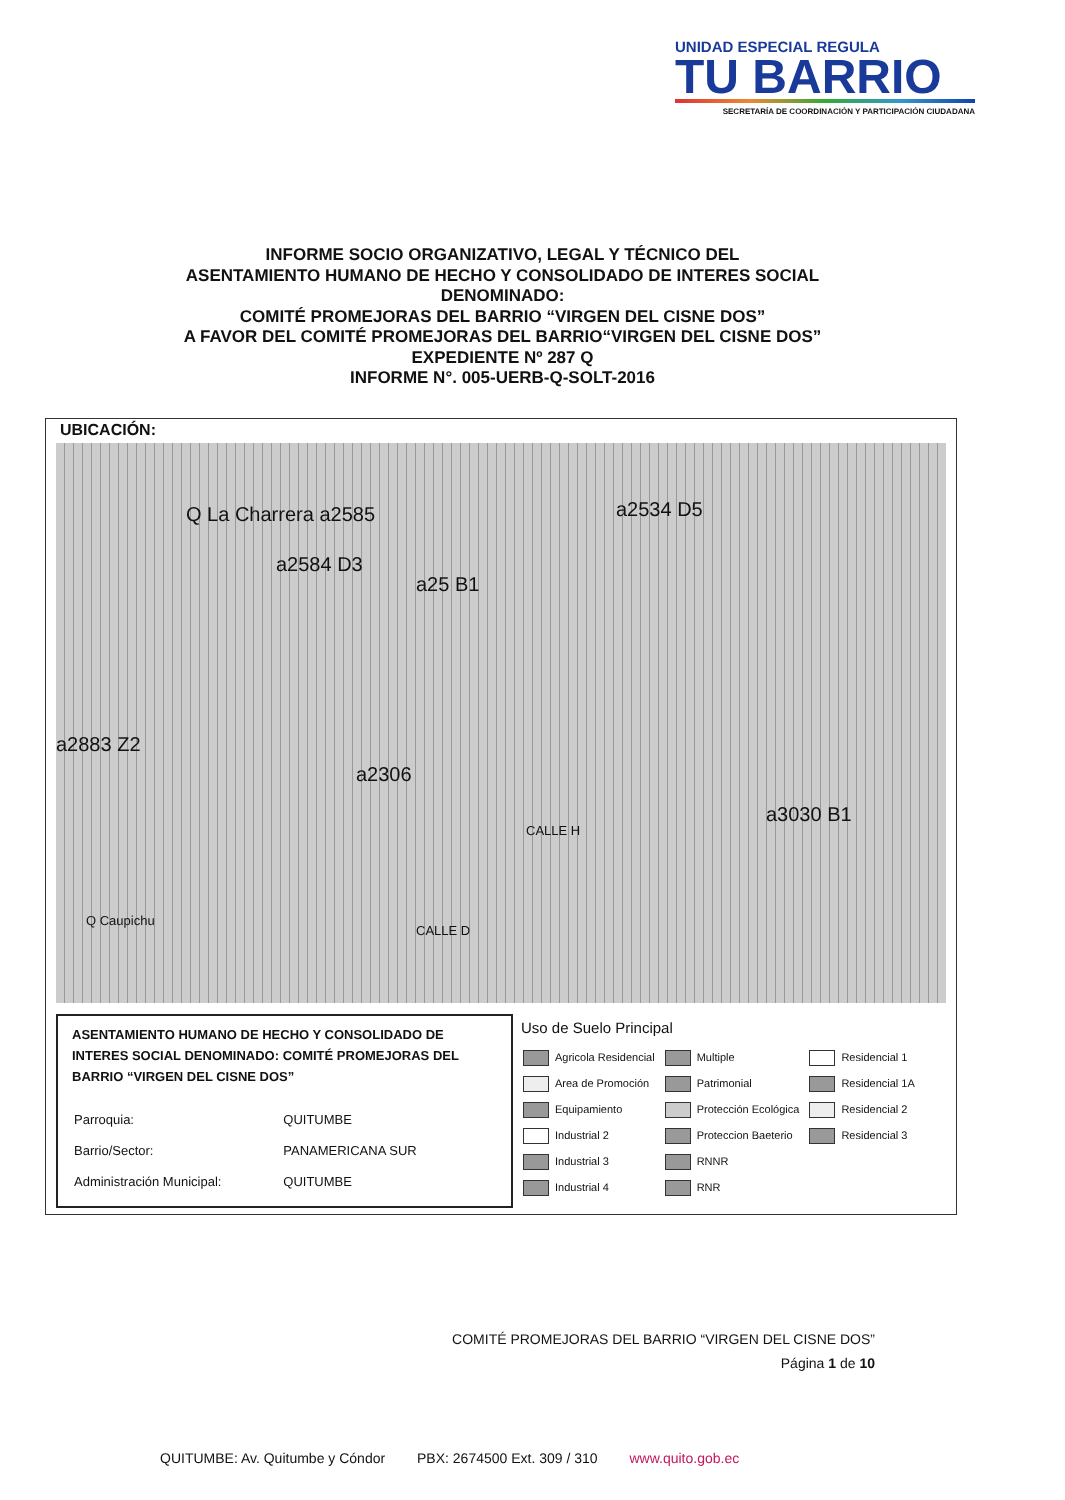UNIDAD ESPECIAL REGULA
TU BARRIO
SECRETARÍA DE COORDINACIÓN Y PARTICIPACIÓN CIUDADANA
INFORME SOCIO ORGANIZATIVO, LEGAL Y TÉCNICO DEL
ASENTAMIENTO HUMANO DE HECHO Y CONSOLIDADO DE INTERES SOCIAL
DENOMINADO:
COMITÉ PROMEJORAS DEL BARRIO “VIRGEN DEL CISNE DOS”
A FAVOR DEL COMITÉ PROMEJORAS DEL BARRIO“VIRGEN DEL CISNE DOS”
EXPEDIENTE Nº 287 Q
INFORME N°. 005-UERB-Q-SOLT-2016
UBICACIÓN:
Q La Charrera a2585
a2584 D3
a25 B1
a2534 D5
a2883 Z2
a2306
a3030 B1
CALLE H
Q Caupichu
CALLE D
ASENTAMIENTO HUMANO DE HECHO Y CONSOLIDADO DE INTERES SOCIAL DENOMINADO: COMITÉ PROMEJORAS DEL BARRIO “VIRGEN DEL CISNE DOS”
| Parroquia: | QUITUMBE |
| Barrio/Sector: | PANAMERICANA SUR |
| Administración Municipal: | QUITUMBE |
Uso de Suelo Principal
| Agricola Residencial | Multiple | Residencial 1 |
| Area de Promoción | Patrimonial | Residencial 1A |
| Equipamiento | Protección Ecológica | Residencial 2 |
| Industrial 2 | Proteccion Baeterio | Residencial 3 |
| Industrial 3 | RNNR | |
| Industrial 4 | RNR | |
COMITÉ PROMEJORAS DEL BARRIO “VIRGEN DEL CISNE DOS”
Página 1 de 10
QUITUMBE: Av. Quitumbe y Cóndor PBX: 2674500 Ext. 309 / 310 www.quito.gob.ec